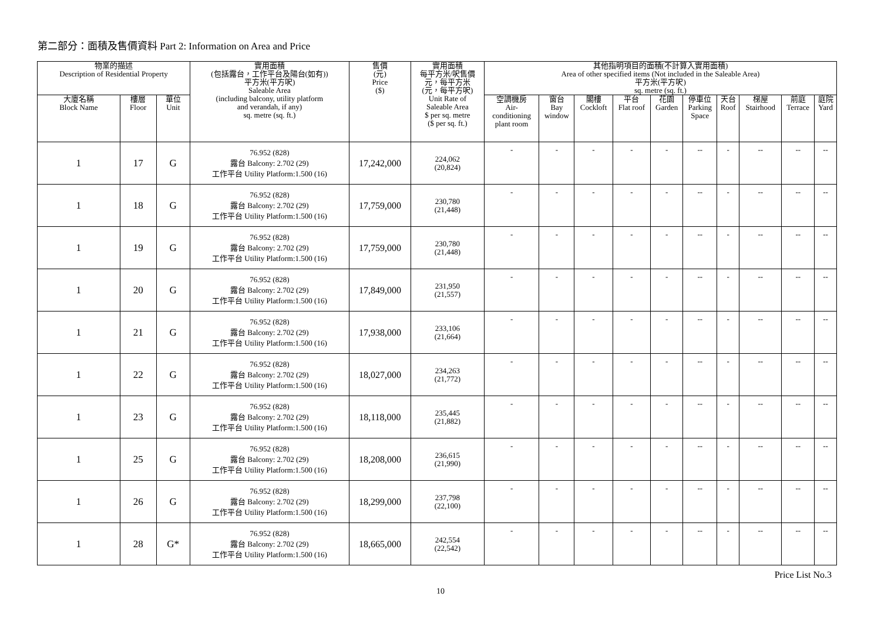第二部分：面積及售價資料 Part 2: Information on Area and Price
| 物業的描述 Description of Residential Property | | | 實用面積 (包括露台，工作平台及陽台(如有)) 平方米(平方呎) Saleable Area (including balcony, utility platform and verandah, if any) sq. metre (sq. ft.) | 售價 (元) Price ($) | 實用面積 每平方米/呎售價 元，每平方米 (元，每平方呎) Unit Rate of Saleable Area $ per sq. metre ($ per sq. ft.) | 其他指明項目的面積(不計算入實用面積) Area of other specified items (Not included in the Saleable Area) 平方米(平方呎) sq. metre (sq. ft.) | | | | | | | | | |
| --- | --- | --- | --- | --- | --- | --- | --- | --- | --- | --- | --- | --- | --- | --- | --- |
| 大廈名稱 Block Name | 樓層 Floor | 單位 Unit | | | | 空調機房 Air- conditioning plant room | 窗台 Bay window | 閣樓 Cockloft | 平台 Flat roof | 花園 Garden | 停車位 Parking Space | 天台 Roof | 梯屋 Stairhood | 前庭 Terrace | 庭院 Yard |
| 1 | 17 | G | 76.952 (828) 露台 Balcony: 2.702 (29) 工作平台 Utility Platform:1.500 (16) | 17,242,000 | 224,062 (20,824) | - | - | - | - | - | -- | - | -- | -- | -- |
| 1 | 18 | G | 76.952 (828) 露台 Balcony: 2.702 (29) 工作平台 Utility Platform:1.500 (16) | 17,759,000 | 230,780 (21,448) | - | - | - | - | - | -- | - | -- | -- | -- |
| 1 | 19 | G | 76.952 (828) 露台 Balcony: 2.702 (29) 工作平台 Utility Platform:1.500 (16) | 17,759,000 | 230,780 (21,448) | - | - | - | - | - | -- | - | -- | -- | -- |
| 1 | 20 | G | 76.952 (828) 露台 Balcony: 2.702 (29) 工作平台 Utility Platform:1.500 (16) | 17,849,000 | 231,950 (21,557) | - | - | - | - | - | -- | - | -- | -- | -- |
| 1 | 21 | G | 76.952 (828) 露台 Balcony: 2.702 (29) 工作平台 Utility Platform:1.500 (16) | 17,938,000 | 233,106 (21,664) | - | - | - | - | - | -- | - | -- | -- | -- |
| 1 | 22 | G | 76.952 (828) 露台 Balcony: 2.702 (29) 工作平台 Utility Platform:1.500 (16) | 18,027,000 | 234,263 (21,772) | - | - | - | - | - | -- | - | -- | -- | -- |
| 1 | 23 | G | 76.952 (828) 露台 Balcony: 2.702 (29) 工作平台 Utility Platform:1.500 (16) | 18,118,000 | 235,445 (21,882) | - | - | - | - | - | -- | - | -- | -- | -- |
| 1 | 25 | G | 76.952 (828) 露台 Balcony: 2.702 (29) 工作平台 Utility Platform:1.500 (16) | 18,208,000 | 236,615 (21,990) | - | - | - | - | - | -- | - | -- | -- | -- |
| 1 | 26 | G | 76.952 (828) 露台 Balcony: 2.702 (29) 工作平台 Utility Platform:1.500 (16) | 18,299,000 | 237,798 (22,100) | - | - | - | - | - | -- | - | -- | -- | -- |
| 1 | 28 | G* | 76.952 (828) 露台 Balcony: 2.702 (29) 工作平台 Utility Platform:1.500 (16) | 18,665,000 | 242,554 (22,542) | - | - | - | - | - | -- | - | -- | -- | -- |
Price List No.3
10